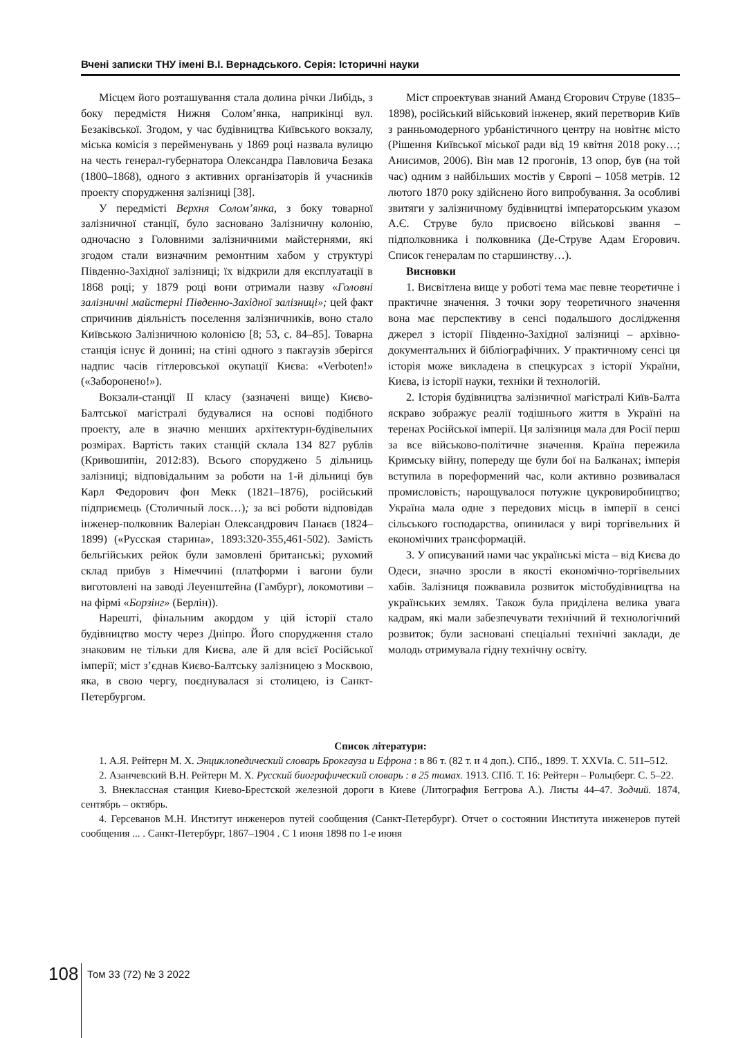Вчені записки ТНУ імені В.І. Вернадського. Серія: Історичні науки
Місцем його розташування стала долина річки Либідь, з боку передмістя Нижня Солом’янка, наприкінці вул. Безаківської. Згодом, у час будівництва Київського вокзалу, міська комісія з перейменувань у 1869 році назвала вулицю на честь генерал-губернатора Олександра Павловича Безака (1800–1868), одного з активних організаторів й учасників проекту спорудження залізниці [38].
У передмісті Верхня Солом’янка, з боку товарної залізничної станції, було засновано Залізничну колонію, одночасно з Головними залізничними майстернями, які згодом стали визначним ремонтним хабом у структурі Південно-Західної залізниці; їх відкрили для експлуатації в 1868 році; у 1879 році вони отримали назву «Головні залізничні майстерні Південно-Західної залізниці»; цей факт спричинив діяльність поселення залізничників, воно стало Київською Залізничною колонією [8; 53, с. 84–85]. Товарна станція існує й донині; на стіні одного з пакгаузів зберігся надпис часів гітлеровської окупації Києва: «Verboten!» («Заборонено!»).
Вокзали-станції ІІ класу (зазначені вище) Києво-Балтської магістралі будувалися на основі подібного проекту, але в значно менших архітектурн-будівельних розмірах. Вартість таких станцій склала 134 827 рублів (Кривошипін, 2012:83). Всього споруджено 5 дільниць залізниці; відповідальним за роботи на 1-й дільниці був Карл Федорович фон Мекк (1821–1876), російський підприємець (Столичный лоск…); за всі роботи відповідав інженер-полковник Валеріан Олександрович Панаєв (1824–1899) («Русская старина», 1893:320-355,461-502). Замість бельгійських рейок були замовлені британські; рухомий склад прибув з Німеччині (платформи і вагони були виготовлені на заводі Леуенштейна (Гамбург), локомотиви – на фірмі «Борзінг» (Берлін)).
Нарешті, фінальним акордом у цій історії стало будівництво мосту через Дніпро. Його спорудження стало знаковим не тільки для Києва, але й для всієї Російської імперії; міст з’єднав Києво-Балтську залізницею з Москвою, яка, в свою чергу, поєднувалася зі столицею, із Санкт-Петербургом.
Міст спроектував знаний Аманд Єгорович Струве (1835–1898), російський військовий інженер, який перетворив Київ з ранньомодерного урбаністичного центру на новітнє місто (Рішення Київської міської ради від 19 квітня 2018 року…; Анисимов, 2006). Він мав 12 прогонів, 13 опор, був (на той час) одним з найбільших мостів у Європі – 1058 метрів. 12 лютого 1870 року здійснено його випробування. За особливі звитяги у залізничному будівництві імператорським указом А.Є. Струве було присвоєно військові звання – підполковника і полковника (Де-Струве Адам Егорович. Список генералам по старшинству…).
Висновки
1. Висвітлена вище у роботі тема має певне теоретичне і практичне значення. З точки зору теоретичного значення вона має перспективу в сенсі подальшого дослідження джерел з історії Південно-Західної залізниці – архівно-документальних й бібліографічних. У практичному сенсі ця історія може викладена в спецкурсах з історії України, Києва, із історії науки, техніки й технологій.
2. Історія будівництва залізничної магістралі Київ-Балта яскраво зображує реалії тодішнього життя в Україні на теренах Російської імперії. Ця залізниця мала для Росії перш за все військово-політичне значення. Країна пережила Кримську війну, попереду ще були бої на Балканах; імперія вступила в пореформений час, коли активно розвивалася промисловість; нарощувалося потужне цукровиробництво; Україна мала одне з передових місць в імперії в сенсі сільського господарства, опинилася у вирі торгівельних й економічних трансформацій.
3. У описуваний нами час українські міста – від Києва до Одеси, значно зросли в якості економічно-торгівельних хабів. Залізниця пожвавила розвиток містобудівництва на українських землях. Також була приділена велика увага кадрам, які мали забезпечувати технічний й технологічний розвиток; були засновані спеціальні технічні заклади, де молодь отримувала гідну технічну освіту.
Список літератури:
1. А.Я. Рейтерн М. Х. Энциклопедический словарь Брокгауза и Ефрона : в 86 т. (82 т. и 4 доп.). СПб., 1899. Т. XXVIa. С. 511–512.
2. Азанчевский В.Н. Рейтерн М. Х. Русский биографический словарь : в 25 томах. 1913. СПб. Т. 16: Рейтерн – Рольцберг. С. 5–22.
3. Внеклассная станция Киево-Брестской железной дороги в Киеве (Литография Беггрова А.). Листы 44–47. Зодчий. 1874, сентябрь – октябрь.
4. Герсеванов М.Н. Институт инженеров путей сообщения (Санкт-Петербург). Отчет о состоянии Института инженеров путей сообщения ... . Санкт-Петербург, 1867–1904 . С 1 июня 1898 по 1-е июня
108 Том 33 (72) № 3 2022